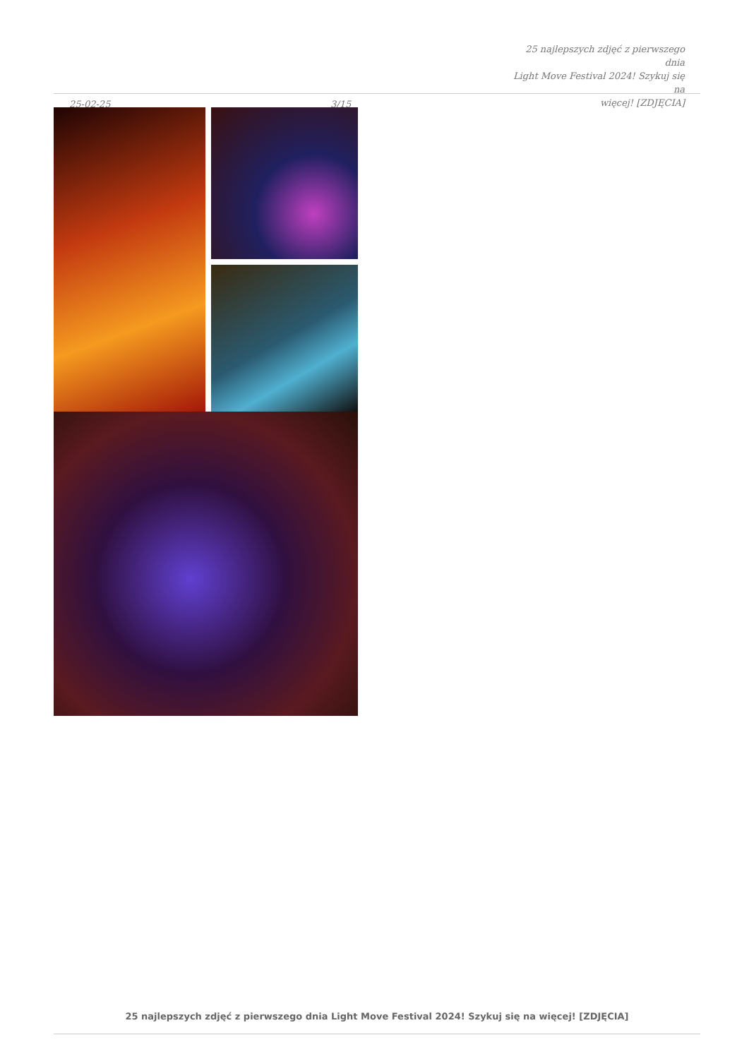25-02-25
3/15
25 najlepszych zdjęć z pierwszego dnia
Light Move Festival 2024! Szykuj się na
więcej! [ZDJĘCIA]
25 najlepszych zdjęć z pierwszego dnia Light Move Festival 2024! Szykuj się na więcej! [ZDJĘCIA]